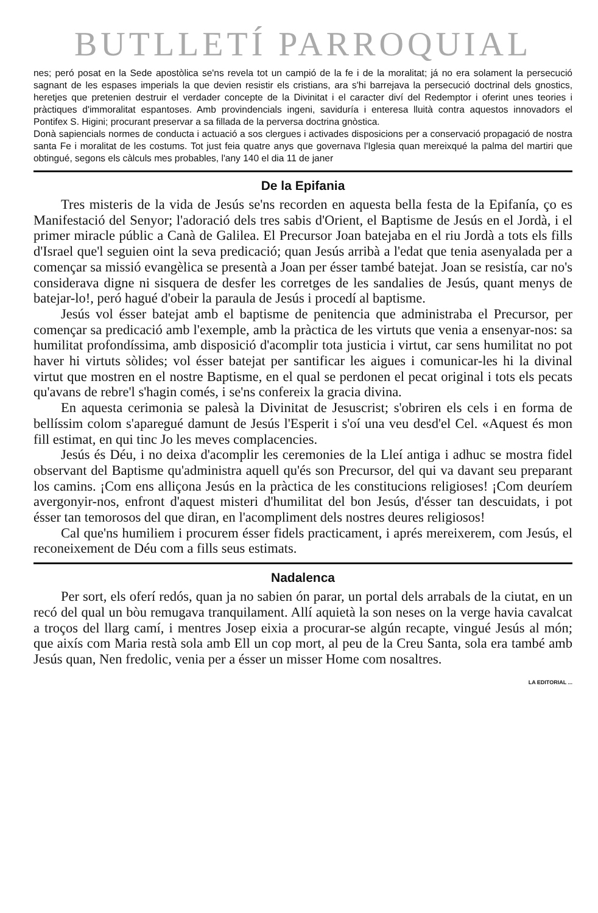BUTLLETÍ PARROQUIAL
nes; peró posat en la Sede apostòlica se'ns revela tot un campió de la fe i de la moralitat; já no era solament la persecució sagnant de les espases imperials la que devien resistir els cristians, ara s'hi barrejava la persecució doctrinal dels gnostics, heretjes que pretenien destruir el verdader concepte de la Divinitat i el caracter diví del Redemptor i oferint unes teories i pràctiques d'immoralitat espantoses. Amb provindencials ingeni, saviduría i enteresa lluità contra aquestos innovadors el Pontifex S. Higini; procurant preservar a sa fillada de la perversa doctrina gnòstica.
Donà sapiencials normes de conducta i actuació a sos clergues i activades disposicions per a conservació propagació de nostra santa Fe i moralitat de les costums. Tot just feia quatre anys que governava l'Iglesia quan mereixqué la palma del martiri que obtingué, segons els càlculs mes probables, l'any 140 el dia 11 de janer
De la Epifania
Tres misteris de la vida de Jesús se'ns recorden en aquesta bella festa de la Epifanía, ço es Manifestació del Senyor; l'adoració dels tres sabis d'Orient, el Baptisme de Jesús en el Jordà, i el primer miracle públic a Canà de Galilea. El Precursor Joan batejaba en el riu Jordà a tots els fills d'Israel que'l seguien oint la seva predicació; quan Jesús arribà a l'edat que tenia asenyalada per a començar sa missió evangèlica se presentà a Joan per ésser també batejat. Joan se resistía, car no's considerava digne ni sisquera de desfer les corretges de les sandalies de Jesús, quant menys de batejar-lo!, peró hagué d'obeir la paraula de Jesús i procedí al baptisme.
Jesús vol ésser batejat amb el baptisme de penitencia que administraba el Precursor, per començar sa predicació amb l'exemple, amb la pràctica de les virtuts que venia a ensenyar-nos: sa humilitat profondíssima, amb disposició d'acomplir tota justicia i virtut, car sens humilitat no pot haver hi virtuts sòlides; vol ésser batejat per santificar les aigues i comunicar-les hi la divinal virtut que mostren en el nostre Baptisme, en el qual se perdonen el pecat original i tots els pecats qu'avans de rebre'l s'hagin comés, i se'ns confereix la gracia divina.
En aquesta cerimonia se palesà la Divinitat de Jesuscrist; s'obriren els cels i en forma de bellíssim colom s'aparegué damunt de Jesús l'Esperit i s'oí una veu desd'el Cel. «Aquest és mon fill estimat, en qui tinc Jo les meves complacencies.
Jesús és Déu, i no deixa d'acomplir les ceremonies de la Lleí antiga i adhuc se mostra fidel observant del Baptisme qu'administra aquell qu'és son Precursor, del qui va davant seu preparant los camins. ¡Com ens alliçona Jesús en la pràctica de les constitucions religioses! ¡Com deuríem avergonyir-nos, enfront d'aquest misteri d'humilitat del bon Jesús, d'ésser tan descuidats, i pot ésser tan temorosos del que diran, en l'acompliment dels nostres deures religiosos!
Cal que'ns humiliem i procurem ésser fidels practicament, i aprés mereixerem, com Jesús, el reconeixement de Déu com a fills seus estimats.
Nadalenca
Per sort, els oferí redós, quan ja no sabien ón parar, un portal dels arrabals de la ciutat, en un recó del qual un bòu remugava tranquilament. Allí aquietà la son neses on la verge havia cavalcat a troços del llarg camí, i mentres Josep eixia a procurar-se algún recapte, vingué Jesús al món; que aixís com Maria restà sola amb Ell un cop mort, al peu de la Creu Santa, sola era també amb Jesús quan, Nen fredolic, venia per a ésser un misser Home com nosaltres.
LA EDITORIAL ...